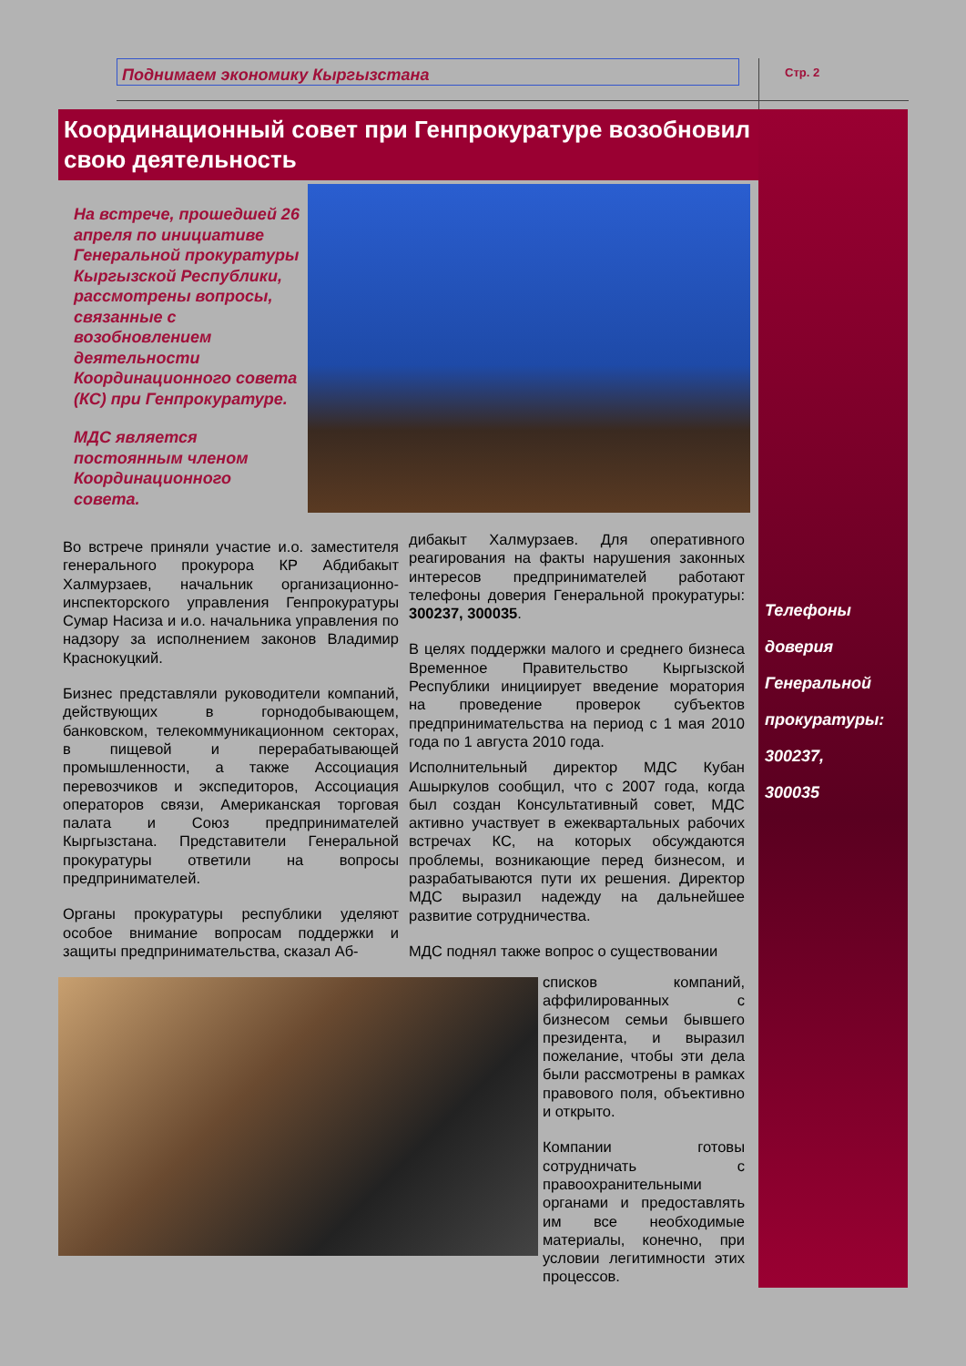Поднимаем экономику Кыргызстана Стр. 2
Телефоны
доверия
Генеральной
прокуратуры:
300237,
300035
Координационный совет при Генпрокуратуре возобновил свою деятельность
На встрече, прошедшей 26 апреля по инициативе Генеральной прокуратуры Кыргызской Республики, рассмотрены вопросы, связанные с возобновлением деятельности Координационного совета (КС) при Генпрокуратуре.
МДС является постоянным членом Координационного совета.
Во встрече приняли участие и.о. заместителя генерального прокурора КР Абдибакыт Халмурзаев, начальник организационно-инспекторского управления Генпрокуратуры Сумар Насиза и и.о. начальника управления по надзору за исполнением законов Владимир Краснокуцкий.
Бизнес представляли руководители компаний, действующих в горнодобывающем, банковском, телекоммуникационном секторах, в пищевой и перерабатывающей промышленности, а также Ассоциация перевозчиков и экспедиторов, Ассоциация операторов связи, Американская торговая палата и Союз предпринимателей Кыргызстана. Представители Генеральной прокуратуры ответили на вопросы предпринимателей.
Органы прокуратуры республики уделяют особое внимание вопросам поддержки и защиты предпринимательства, сказал Аб-
дибакыт Халмурзаев. Для оперативного реагирования на факты нарушения законных интересов предпринимателей работают телефоны доверия Генеральной прокуратуры: 300237, 300035.
В целях поддержки малого и среднего бизнеса Временное Правительство Кыргызской Республики инициирует введение моратория на проведение проверок субъектов предпринимательства на период с 1 мая 2010 года по 1 августа 2010 года.
Исполнительный директор МДС Кубан Ашыркулов сообщил, что с 2007 года, когда был создан Консультативный совет, МДС активно участвует в ежеквартальных рабочих встречах КС, на которых обсуждаются проблемы, возникающие перед бизнесом, и разрабатываются пути их решения. Директор МДС выразил надежду на дальнейшее развитие сотрудничества.
МДС поднял также вопрос о существовании
списков компаний, аффилированных с бизнесом семьи бывшего президента, и выразил пожелание, чтобы эти дела были рассмотрены в рамках правового поля, объективно и открыто.
Компании готовы сотрудничать с правоохранительными органами и предоставлять им все необходимые материалы, конечно, при условии легитимности этих процессов.